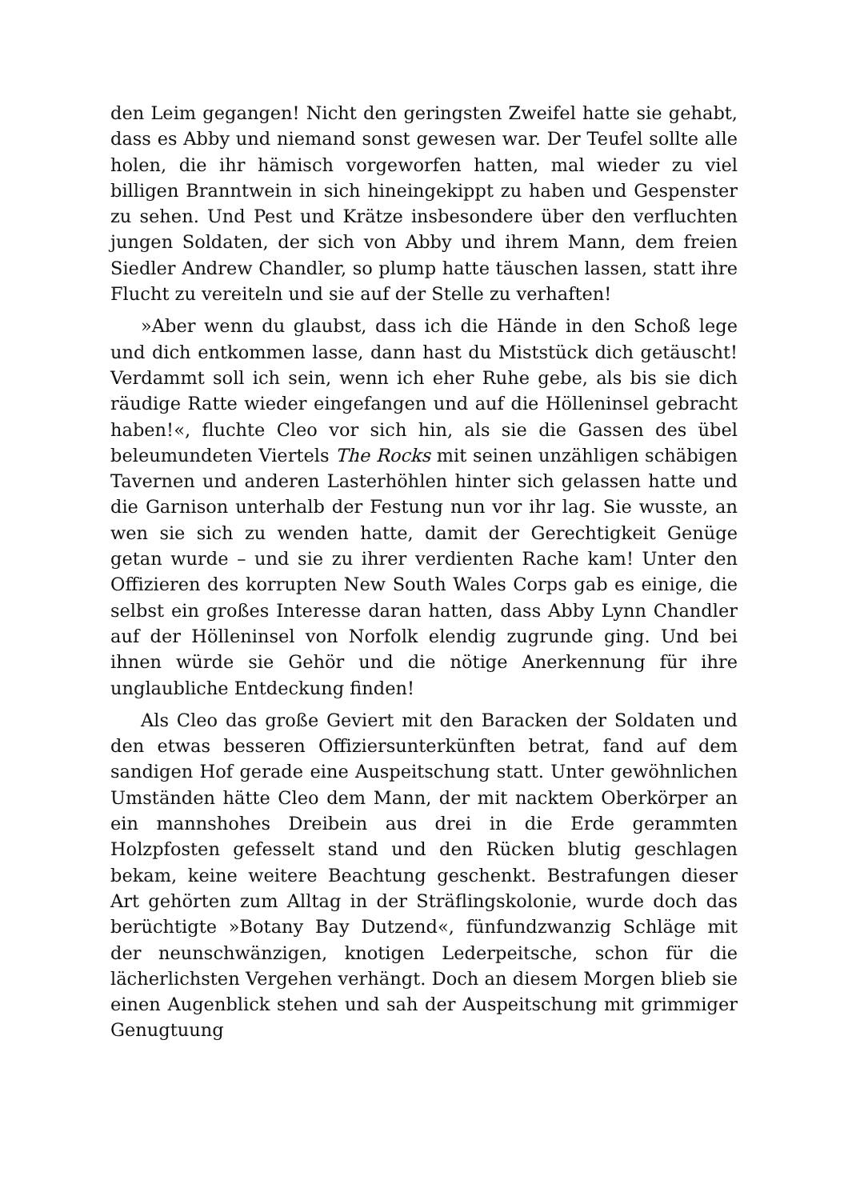den Leim gegangen! Nicht den geringsten Zweifel hatte sie gehabt, dass es Abby und niemand sonst gewesen war. Der Teufel sollte alle holen, die ihr hämisch vorgeworfen hatten, mal wieder zu viel billigen Branntwein in sich hineingekippt zu haben und Gespenster zu sehen. Und Pest und Krätze insbesondere über den verfluchten jungen Soldaten, der sich von Abby und ihrem Mann, dem freien Siedler Andrew Chandler, so plump hatte täuschen lassen, statt ihre Flucht zu vereiteln und sie auf der Stelle zu verhaften!
»Aber wenn du glaubst, dass ich die Hände in den Schoß lege und dich entkommen lasse, dann hast du Miststück dich getäuscht! Verdammt soll ich sein, wenn ich eher Ruhe gebe, als bis sie dich räudige Ratte wieder eingefangen und auf die Hölleninsel gebracht haben!«, fluchte Cleo vor sich hin, als sie die Gassen des übel beleumundeten Viertels The Rocks mit seinen unzähligen schäbigen Tavernen und anderen Lasterhöhlen hinter sich gelassen hatte und die Garnison unterhalb der Festung nun vor ihr lag. Sie wusste, an wen sie sich zu wenden hatte, damit der Gerechtigkeit Genüge getan wurde – und sie zu ihrer verdienten Rache kam! Unter den Offizieren des korrupten New South Wales Corps gab es einige, die selbst ein großes Interesse daran hatten, dass Abby Lynn Chandler auf der Hölleninsel von Norfolk elendig zugrunde ging. Und bei ihnen würde sie Gehör und die nötige Anerkennung für ihre unglaubliche Entdeckung finden!
Als Cleo das große Geviert mit den Baracken der Soldaten und den etwas besseren Offiziersunterkünften betrat, fand auf dem sandigen Hof gerade eine Auspeitschung statt. Unter gewöhnlichen Umständen hätte Cleo dem Mann, der mit nacktem Oberkörper an ein mannshohes Dreibein aus drei in die Erde gerammten Holzpfosten gefesselt stand und den Rücken blutig geschlagen bekam, keine weitere Beachtung geschenkt. Bestrafungen dieser Art gehörten zum Alltag in der Sträflingskolonie, wurde doch das berüchtigte »Botany Bay Dutzend«, fünfundzwanzig Schläge mit der neunschwänzigen, knotigen Lederpeitsche, schon für die lächerlichsten Vergehen verhängt. Doch an diesem Morgen blieb sie einen Augenblick stehen und sah der Auspeitschung mit grimmiger Genugtuung